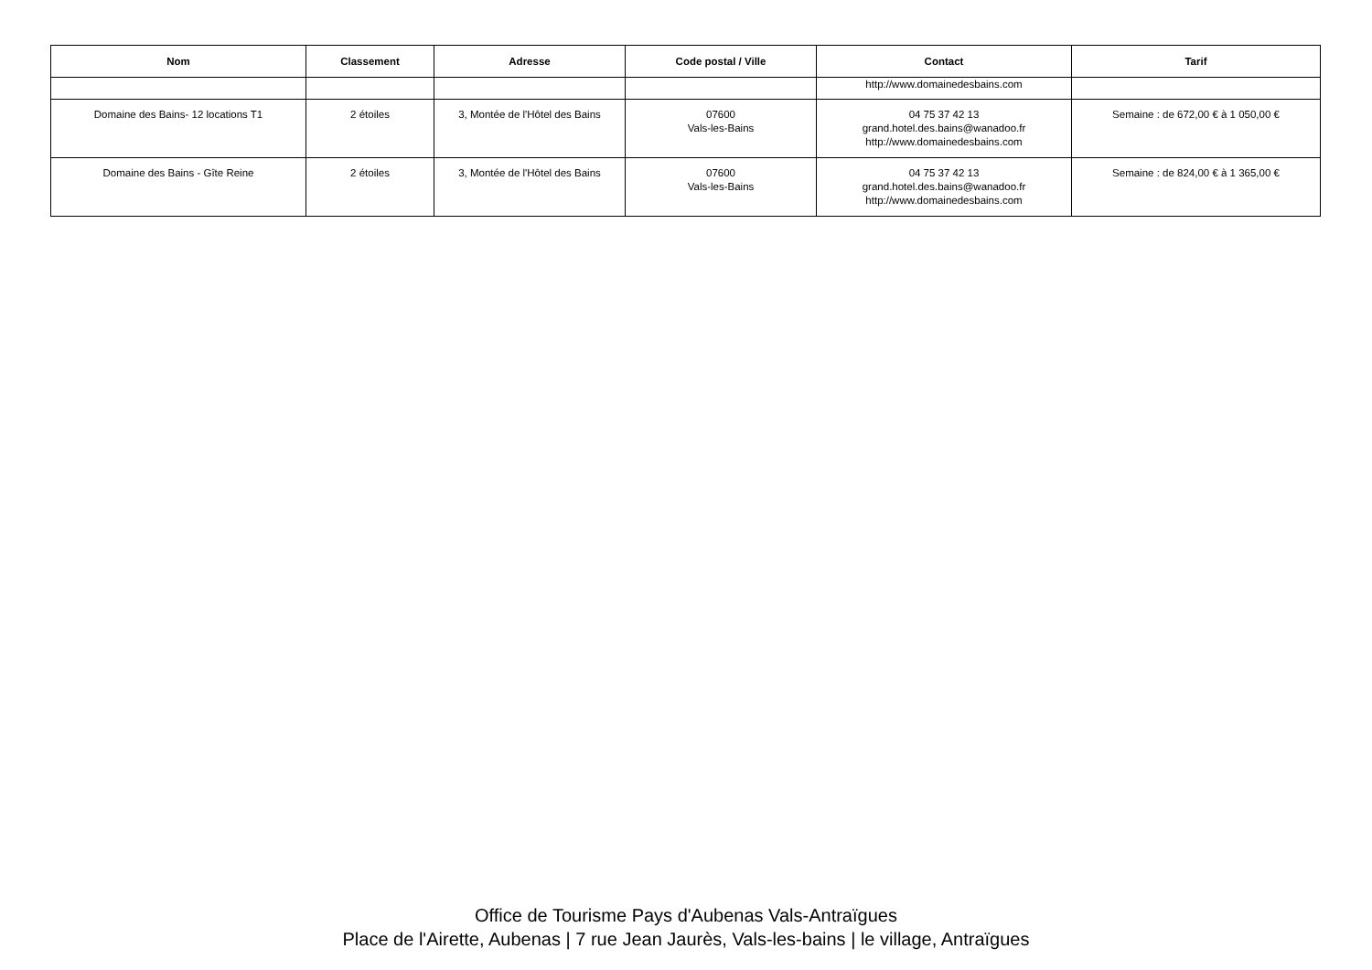| Nom | Classement | Adresse | Code postal / Ville | Contact | Tarif |
| --- | --- | --- | --- | --- | --- |
| | | | | http://www.domainedesbains.com | |
| Domaine des Bains- 12 locations T1 | 2 étoiles | 3, Montée de l'Hôtel des Bains | 07600 Vals-les-Bains | 04 75 37 42 13 grand.hotel.des.bains@wanadoo.fr http://www.domainedesbains.com | Semaine : de 672,00 € à 1 050,00 € |
| Domaine des Bains - Gîte Reine | 2 étoiles | 3, Montée de l'Hôtel des Bains | 07600 Vals-les-Bains | 04 75 37 42 13 grand.hotel.des.bains@wanadoo.fr http://www.domainedesbains.com | Semaine : de 824,00 € à 1 365,00 € |
Office de Tourisme Pays d'Aubenas Vals-Antraïgues
Place de l'Airette, Aubenas | 7 rue Jean Jaurès, Vals-les-bains | le village, Antraïgues